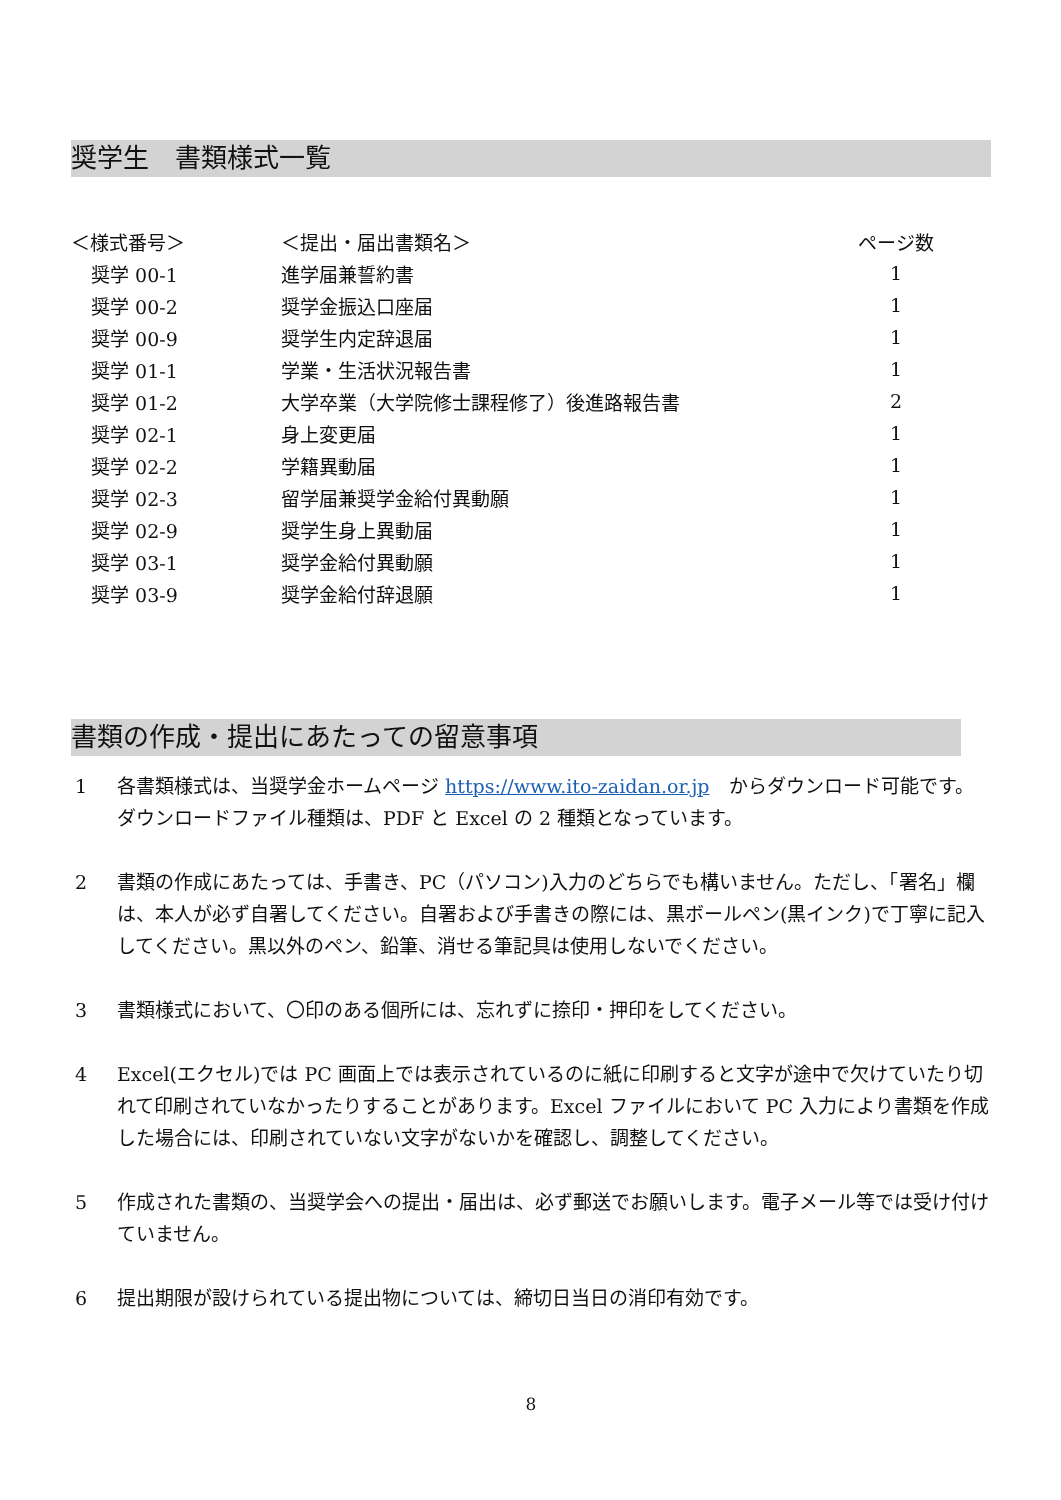奨学生　書類様式一覧
| ＜様式番号＞ | ＜提出・届出書類名＞ | ページ数 |
| --- | --- | --- |
| 奨学 00-1 | 進学届兼誓約書 | 1 |
| 奨学 00-2 | 奨学金振込口座届 | 1 |
| 奨学 00-9 | 奨学生内定辞退届 | 1 |
| 奨学 01-1 | 学業・生活状況報告書 | 1 |
| 奨学 01-2 | 大学卒業（大学院修士課程修了）後進路報告書 | 2 |
| 奨学 02-1 | 身上変更届 | 1 |
| 奨学 02-2 | 学籍異動届 | 1 |
| 奨学 02-3 | 留学届兼奨学金給付異動願 | 1 |
| 奨学 02-9 | 奨学生身上異動届 | 1 |
| 奨学 03-1 | 奨学金給付異動願 | 1 |
| 奨学 03-9 | 奨学金給付辞退願 | 1 |
書類の作成・提出にあたっての留意事項
1 各書類様式は、当奨学金ホームページ https://www.ito-zaidan.or.jp　からダウンロード可能です。ダウンロードファイル種類は、PDF と Excel の 2 種類となっています。
2 書類の作成にあたっては、手書き、PC（パソコン)入力のどちらでも構いません。ただし、「署名」欄は、本人が必ず自署してください。自署および手書きの際には、黒ボールペン(黒インク)で丁寧に記入してください。黒以外のペン、鉛筆、消せる筆記具は使用しないでください。
3 書類様式において、〇印のある個所には、忘れずに捺印・押印をしてください。
4 Excel(エクセル)では PC 画面上では表示されているのに紙に印刷すると文字が途中で欠けていたり切れて印刷されていなかったりすることがあります。Excel ファイルにおいて PC 入力により書類を作成した場合には、印刷されていない文字がないかを確認し、調整してください。
5 作成された書類の、当奨学会への提出・届出は、必ず郵送でお願いします。電子メール等では受け付けていません。
6 提出期限が設けられている提出物については、締切日当日の消印有効です。
8